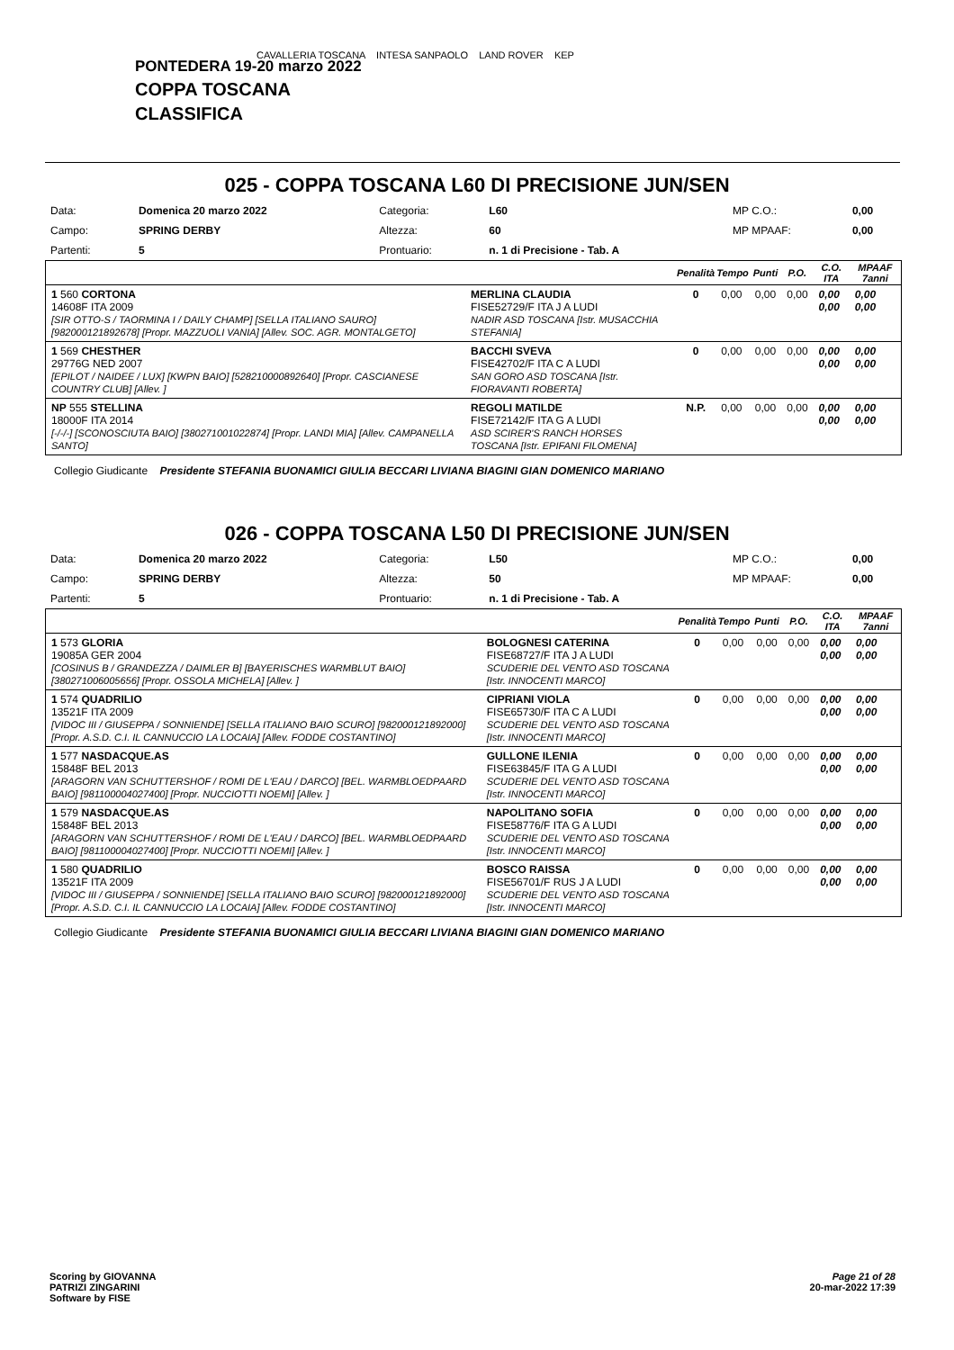CAVALLERIA TOSCANA INTESA SANPAOLO LAND ROVER KEP
PONTEDERA 19-20 marzo 2022
COPPA TOSCANA
CLASSIFICA
025 - COPPA TOSCANA L60 DI PRECISIONE JUN/SEN
| Data: | Domenica 20 marzo 2022 | Categoria: | L60 | MP C.O.: | 0,00 |
| Campo: | SPRING DERBY | Altezza: | 60 | MP MPAAF: | 0,00 |
| Partenti: | 5 | Prontuario: | n. 1 di Precisione - Tab. A | | |
| | | Penalità | Tempo | Punti | P.O. | C.O. ITA | MPAAF 7anni |
| --- | --- | --- | --- | --- | --- | --- | --- |
| 1 560 CORTONA 14608F ITA 2009 [SIR OTTO-S / TAORMINA I / DAILY CHAMP] [SELLA ITALIANO SAURO] [982000121892678] [Propr. MAZZUOLI VANIA] [Allev. SOC. AGR. MONTALGETO] | MERLINA CLAUDIA FISE52729/F ITA J A LUDI NADIR ASD TOSCANA [Istr. MUSACCHIA STEFANIA] | 0 | 0,00 | 0,00 | 0,00 | 0,00 0,00 | 0,00 0,00 |
| 1 569 CHESTHER 29776G NED 2007 [EPILOT / NAIDEE / LUX] [KWPN BAIO] [528210000892640] [Propr. CASCIANESE COUNTRY CLUB] [Allev. ] | BACCHI SVEVA FISE42702/F ITA C A LUDI SAN GORO ASD TOSCANA [Istr. FIORAVANTI ROBERTA] | 0 | 0,00 | 0,00 | 0,00 | 0,00 0,00 | 0,00 0,00 |
| NP 555 STELLINA 18000F ITA 2014 [-/-/-] [SCONOSCIUTA BAIO] [380271001022874] [Propr. LANDI MIA] [Allev. CAMPANELLA SANTO] | REGOLI MATILDE FISE72142/F ITA G A LUDI ASD SCIRER'S RANCH HORSES TOSCANA [Istr. EPIFANI FILOMENA] | N.P. | 0,00 | 0,00 | 0,00 | 0,00 0,00 | 0,00 0,00 |
Collegio Giudicante Presidente STEFANIA BUONAMICI GIULIA BECCARI LIVIANA BIAGINI GIAN DOMENICO MARIANO
026 - COPPA TOSCANA L50 DI PRECISIONE JUN/SEN
| Data: | Domenica 20 marzo 2022 | Categoria: | L50 | MP C.O.: | 0,00 |
| Campo: | SPRING DERBY | Altezza: | 50 | MP MPAAF: | 0,00 |
| Partenti: | 5 | Prontuario: | n. 1 di Precisione - Tab. A | | |
| | | Penalità | Tempo | Punti | P.O. | C.O. ITA | MPAAF 7anni |
| --- | --- | --- | --- | --- | --- | --- | --- |
| 1 573 GLORIA 19085A GER 2004 [COSINUS B / GRANDEZZA / DAIMLER B] [BAYERISCHES WARMBLUT BAIO] [380271006005656] [Propr. OSSOLA MICHELA] [Allev. ] | BOLOGNESI CATERINA FISE68727/F ITA J A LUDI SCUDERIE DEL VENTO ASD TOSCANA [Istr. INNOCENTI MARCO] | 0 | 0,00 | 0,00 | 0,00 | 0,00 0,00 | 0,00 0,00 |
| 1 574 QUADRILIO 13521F ITA 2009 [VIDOC III / GIUSEPPA / SONNIENDE] [SELLA ITALIANO BAIO SCURO] [982000121892000] [Propr. A.S.D. C.I. IL CANNUCCIO LA LOCAIA] [Allev. FODDE COSTANTINO] | CIPRIANI VIOLA FISE65730/F ITA C A LUDI SCUDERIE DEL VENTO ASD TOSCANA [Istr. INNOCENTI MARCO] | 0 | 0,00 | 0,00 | 0,00 | 0,00 0,00 | 0,00 0,00 |
| 1 577 NASDACQUE.AS 15848F BEL 2013 [ARAGORN VAN SCHUTTERSHOF / ROMI DE L'EAU / DARCO] [BEL. WARMBLOEDPAARD BAIO] [981100004027400] [Propr. NUCCIOTTI NOEMI] [Allev. ] | GULLONE ILENIA FISE63845/F ITA G A LUDI SCUDERIE DEL VENTO ASD TOSCANA [Istr. INNOCENTI MARCO] | 0 | 0,00 | 0,00 | 0,00 | 0,00 0,00 | 0,00 0,00 |
| 1 579 NASDACQUE.AS 15848F BEL 2013 [ARAGORN VAN SCHUTTERSHOF / ROMI DE L'EAU / DARCO] [BEL. WARMBLOEDPAARD BAIO] [981100004027400] [Propr. NUCCIOTTI NOEMI] [Allev. ] | NAPOLITANO SOFIA FISE58776/F ITA G A LUDI SCUDERIE DEL VENTO ASD TOSCANA [Istr. INNOCENTI MARCO] | 0 | 0,00 | 0,00 | 0,00 | 0,00 0,00 | 0,00 0,00 |
| 1 580 QUADRILIO 13521F ITA 2009 [VIDOC III / GIUSEPPA / SONNIENDE] [SELLA ITALIANO BAIO SCURO] [982000121892000] [Propr. A.S.D. C.I. IL CANNUCCIO LA LOCAIA] [Allev. FODDE COSTANTINO] | BOSCO RAISSA FISE56701/F RUS J A LUDI SCUDERIE DEL VENTO ASD TOSCANA [Istr. INNOCENTI MARCO] | 0 | 0,00 | 0,00 | 0,00 | 0,00 0,00 | 0,00 0,00 |
Collegio Giudicante Presidente STEFANIA BUONAMICI GIULIA BECCARI LIVIANA BIAGINI GIAN DOMENICO MARIANO
Scoring by GIOVANNA
PATRIZI ZINGARINI
Software by FISE
Page 21 of 28
20-mar-2022 17:39